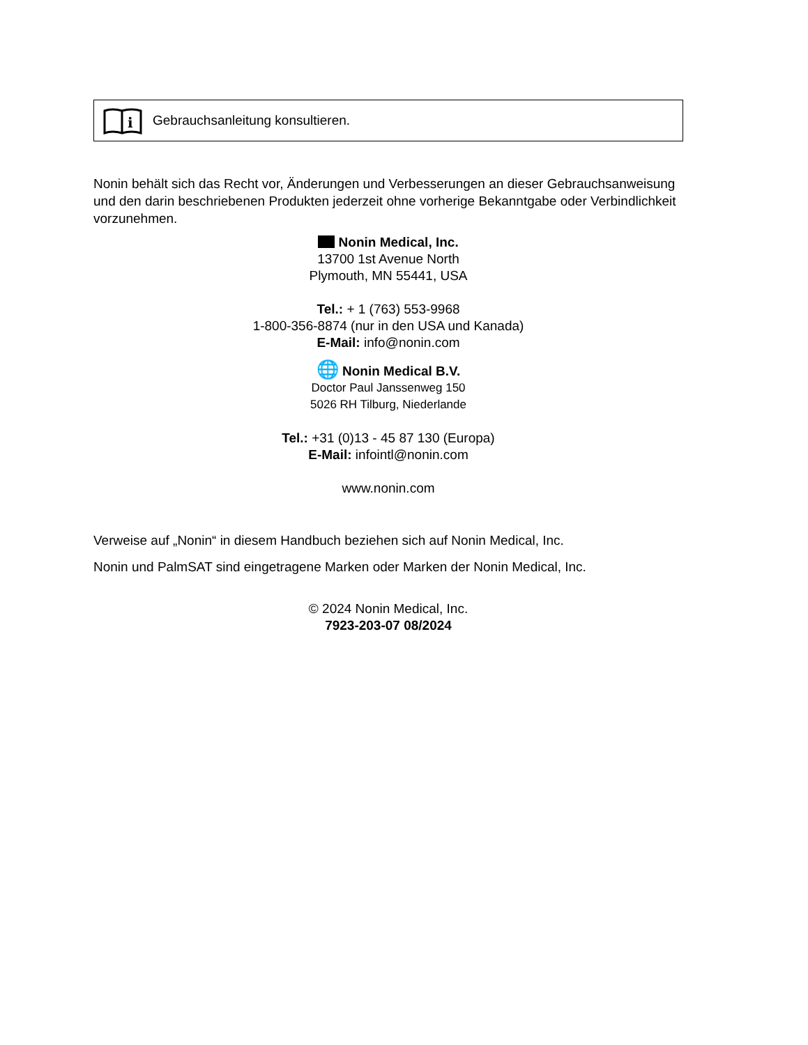i
Gebrauchsanleitung konsultieren.
Nonin behält sich das Recht vor, Änderungen und Verbesserungen an dieser Gebrauchsanweisung und den darin beschriebenen Produkten jederzeit ohne vorherige Bekanntgabe oder Verbindlichkeit vorzunehmen.
Nonin Medical, Inc.
13700 1st Avenue North
Plymouth, MN 55441, USA
Tel.: + 1 (763) 553-9968
1-800-356-8874 (nur in den USA und Kanada)
E-Mail: info@nonin.com
🌐 Nonin Medical B.V.
Doctor Paul Janssenweg 150
5026 RH Tilburg, Niederlande
Tel.: +31 (0)13 - 45 87 130 (Europa)
E-Mail: infointl@nonin.com
www.nonin.com
Verweise auf „Nonin“ in diesem Handbuch beziehen sich auf Nonin Medical, Inc.
Nonin und PalmSAT sind eingetragene Marken oder Marken der Nonin Medical, Inc.
© 2024 Nonin Medical, Inc.
7923-203-07 08/2024